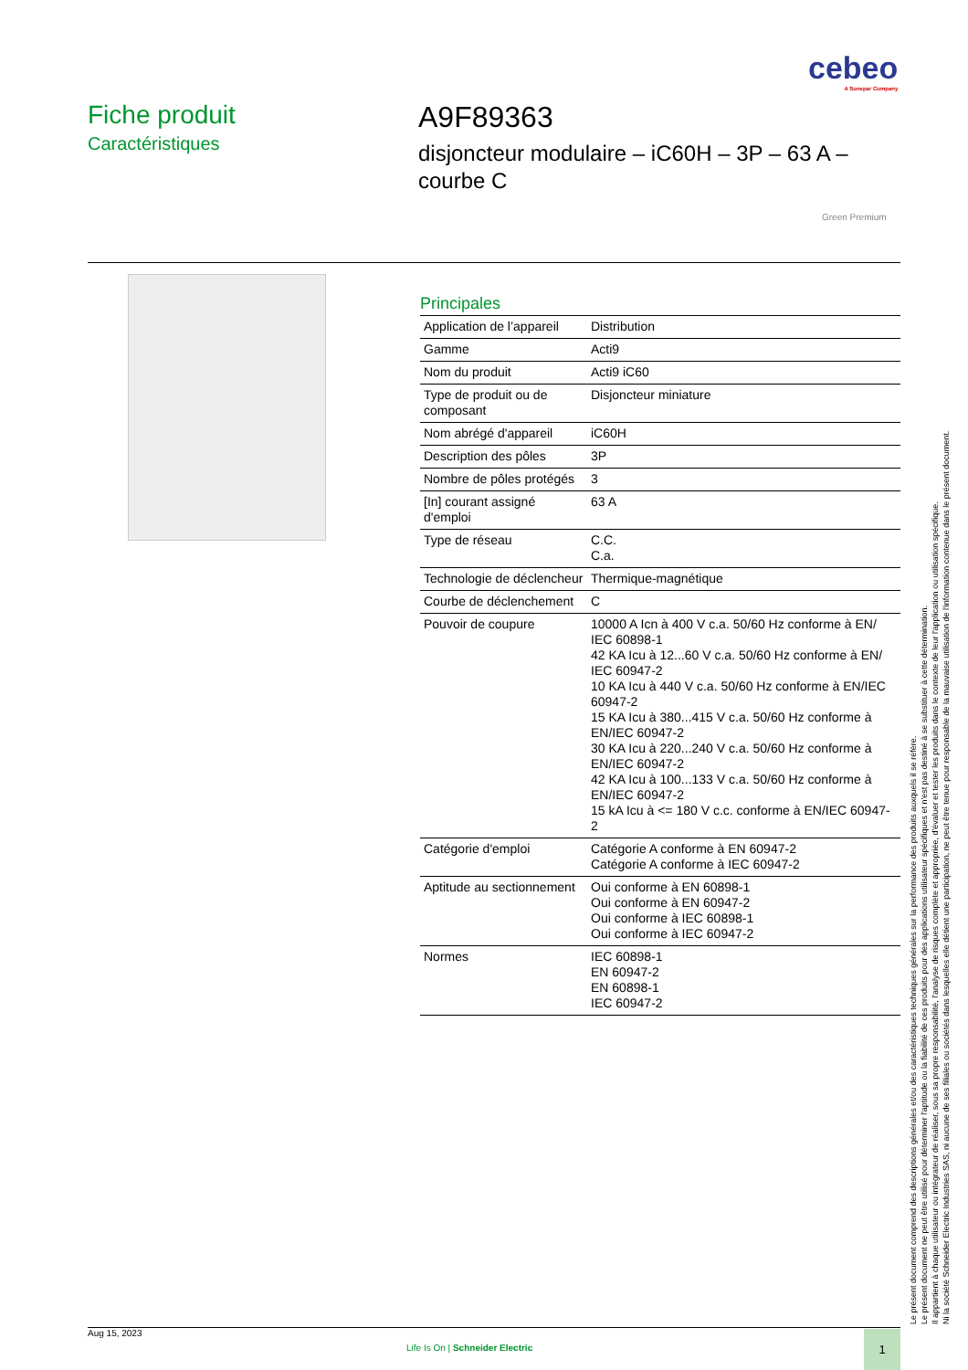cebeo
A Sonepar Company
Fiche produit
Caractéristiques
A9F89363
disjoncteur modulaire – iC60H – 3P – 63 A –
courbe C
Green Premium
Principales
| Application de l’appareil | Distribution |
| Gamme | Acti9 |
| Nom du produit | Acti9 iC60 |
| Type de produit ou de composant | Disjoncteur miniature |
| Nom abrégé d'appareil | iC60H |
| Description des pôles | 3P |
| Nombre de pôles protégés | 3 |
| [In] courant assigné d'emploi | 63 A |
| Type de réseau | C.C. C.a. |
| Technologie de déclencheur | Thermique-magnétique |
| Courbe de déclenchement | C |
| Pouvoir de coupure | 10000 A Icn à 400 V c.a. 50/60 Hz conforme à EN/ IEC 60898-1 42 KA Icu à 12...60 V c.a. 50/60 Hz conforme à EN/ IEC 60947-2 10 KA Icu à 440 V c.a. 50/60 Hz conforme à EN/IEC 60947-2 15 KA Icu à 380...415 V c.a. 50/60 Hz conforme à EN/IEC 60947-2 30 KA Icu à 220...240 V c.a. 50/60 Hz conforme à EN/IEC 60947-2 42 KA Icu à 100...133 V c.a. 50/60 Hz conforme à EN/IEC 60947-2 15 kA Icu à <= 180 V c.c. conforme à EN/IEC 60947-2 |
| Catégorie d'emploi | Catégorie A conforme à EN 60947-2 Catégorie A conforme à IEC 60947-2 |
| Aptitude au sectionnement | Oui conforme à EN 60898-1 Oui conforme à EN 60947-2 Oui conforme à IEC 60898-1 Oui conforme à IEC 60947-2 |
| Normes | IEC 60898-1 EN 60947-2 EN 60898-1 IEC 60947-2 |
Le présent document comprend des descriptions générales et/ou des caractéristiques techniques générales sur la performance des produits auxquels il se réfère.
Le présent document ne peut être utilisé pour déterminer l'aptitude ou la fiabilité de ces produits pour des applications utilisateur spécifiques et n'est pas destiné à se substituer à cette détermination.
Il appartient à chaque utilisateur ou intégrateur de réaliser, sous sa propre responsabilité, l'analyse de risques complète et appropriée, d'évaluer et tester les produits dans le contexte de leur l'application ou utilisation spécifique.
Ni la société Schneider Electric Industries SAS, ni aucune de ses filiales ou sociétés dans lesquelles elle détient une participation, ne peut être tenue pour responsable de la mauvaise utilisation de l'information contenue dans le présent document.
Aug 15, 2023
Life Is On | Schneider Electric
1